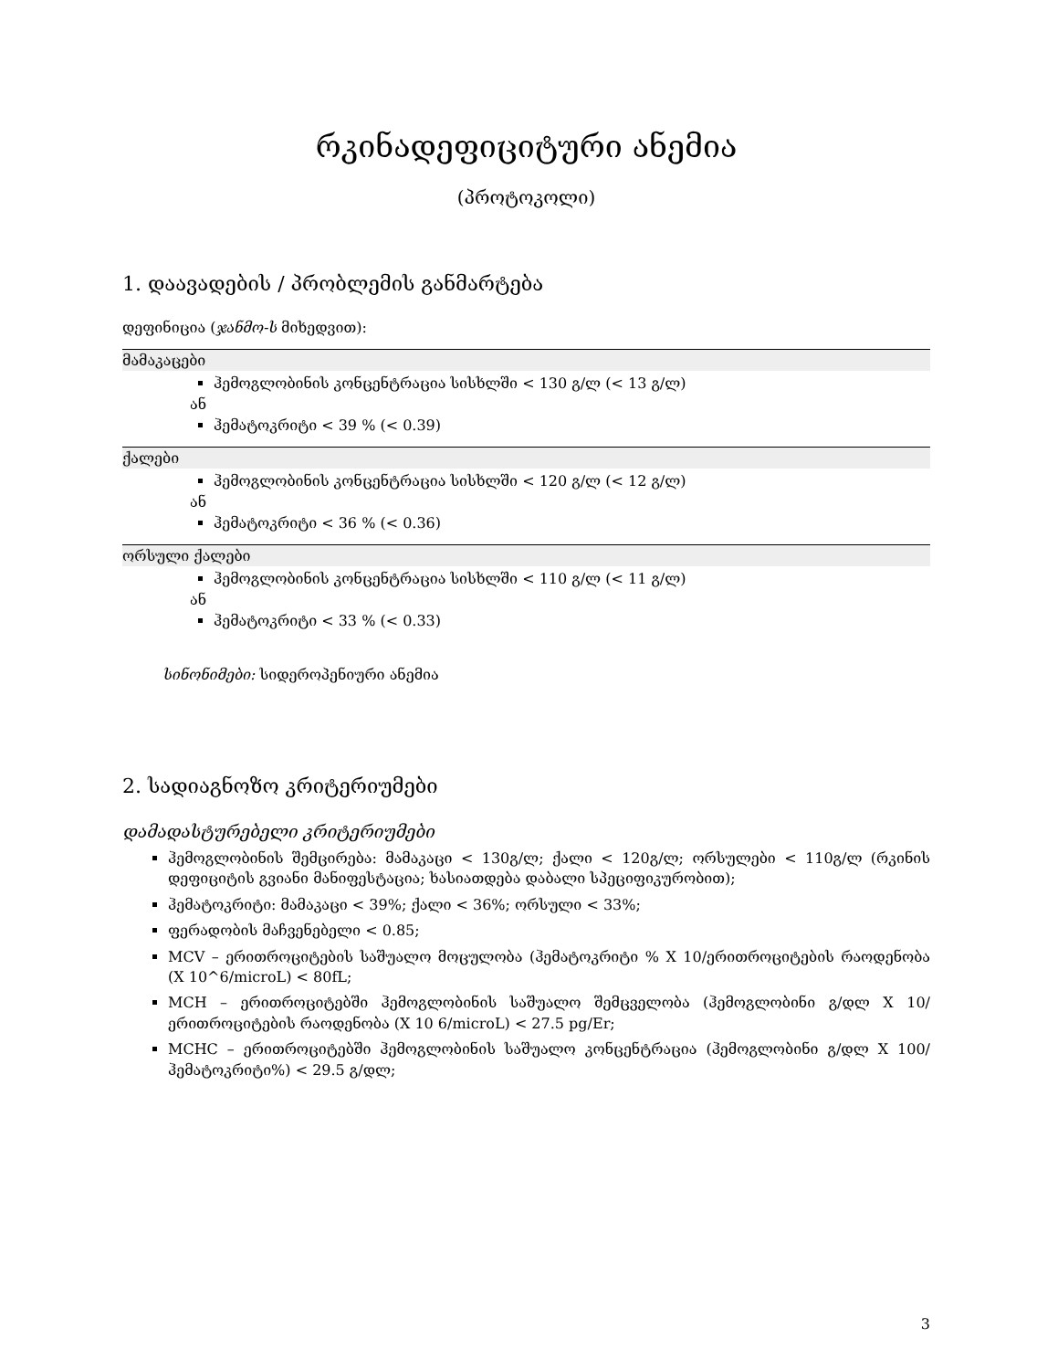რკინადეფიციტური ანემია
(პროტოკოლი)
1. დაავადების / პრობლემის განმარტება
დეფინიცია (ჯანმო-ს მიხედვით):
მამაკაცები
ჰემოგლობინის კონცენტრაცია სისხლში < 130 გ/ლ (< 13 გ/ლ)
ან
ჰემატოკრიტი < 39 % (< 0.39)
ქალები
ჰემოგლობინის კონცენტრაცია სისხლში < 120 გ/ლ (< 12 გ/ლ)
ან
ჰემატოკრიტი < 36 % (< 0.36)
ორსული ქალები
ჰემოგლობინის კონცენტრაცია სისხლში < 110 გ/ლ (< 11 გ/ლ)
ან
ჰემატოკრიტი < 33 % (< 0.33)
სინონიმები: სიდეროპენიური ანემია
2. სადიაგნოზო კრიტერიუმები
დამადასტურებელი კრიტერიუმები
ჰემოგლობინის შემცირება: მამაკაცი < 130გ/ლ; ქალი < 120გ/ლ; ორსულები < 110გ/ლ (რკინის დეფიციტის გვიანი მანიფესტაცია; ხასიათდება დაბალი სპეციფიკურობით);
ჰემატოკრიტი: მამაკაცი < 39%; ქალი < 36%; ორსული < 33%;
ფერადობის მაჩვენებელი < 0.85;
MCV – ერითროციტების საშუალო მოცულობა (ჰემატოკრიტი % X 10/ერითროციტების რაოდენობა (X 10^6/microL) < 80fL;
MCH – ერითროციტებში ჰემოგლობინის საშუალო შემცველობა (ჰემოგლობინი გ/დლ X 10/ერითროციტების რაოდენობა (X 10 6/microL) < 27.5 pg/Er;
MCHC – ერითროციტებში ჰემოგლობინის საშუალო კონცენტრაცია (ჰემოგლობინი გ/დლ X 100/ჰემატოკრიტი%) < 29.5 გ/დლ;
3